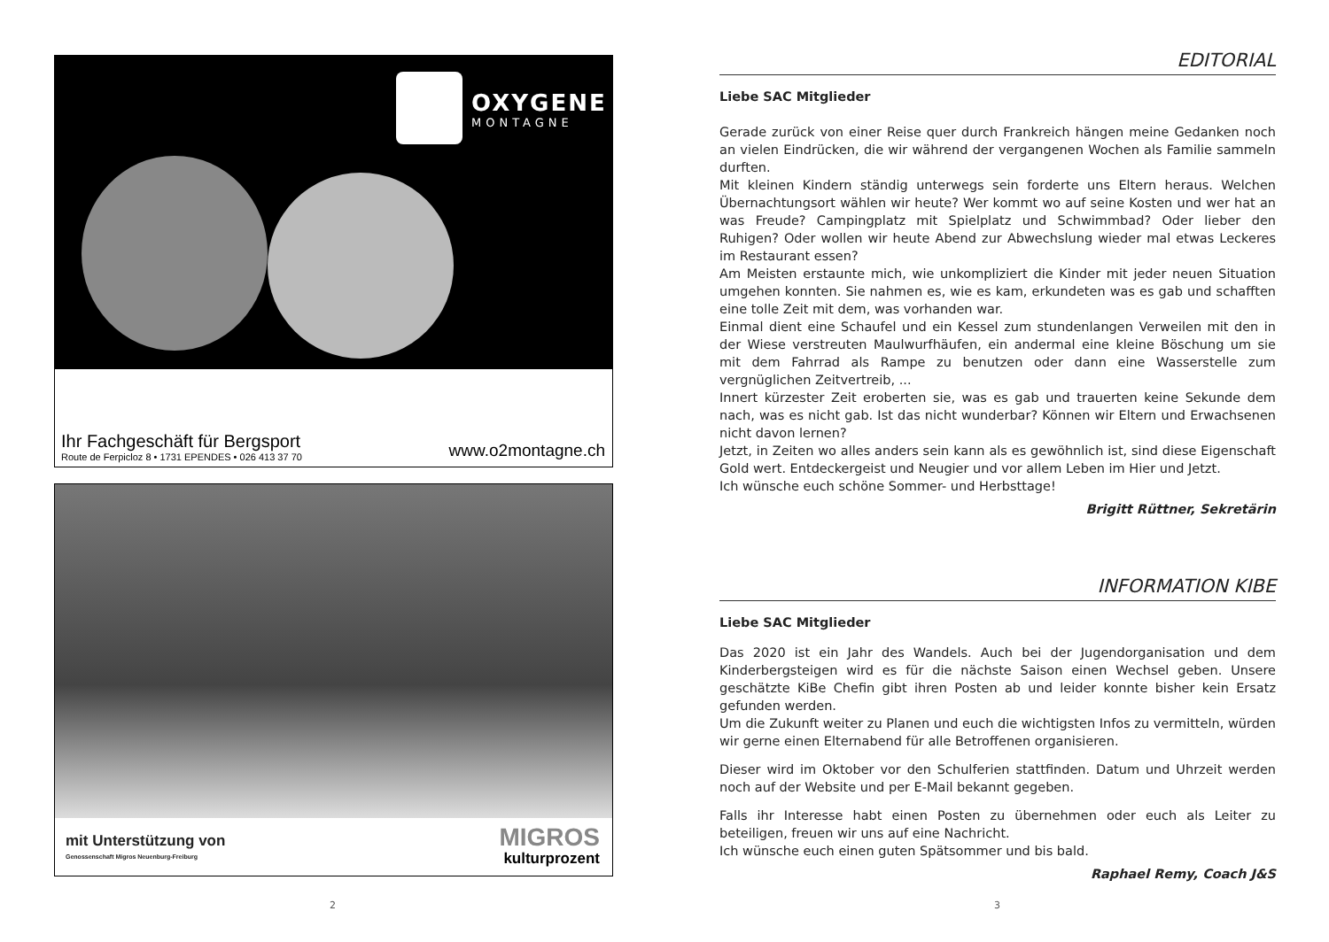OXYGENE
MONTAGNE
Ihr Fachgeschäft für Bergsport
Route de Ferpicloz 8 • 1731 EPENDES • 026 413 37 70
www.o2montagne.ch
mit Unterstützung von
Genossenschaft Migros Neuenburg-Freiburg
MIGROS
kulturprozent
2
EDITORIAL
Liebe SAC Mitglieder
Gerade zurück von einer Reise quer durch Frankreich hängen meine Gedanken noch an vielen Eindrücken, die wir während der vergangenen Wochen als Familie sammeln durften.
Mit kleinen Kindern ständig unterwegs sein forderte uns Eltern heraus. Welchen Übernachtungsort wählen wir heute? Wer kommt wo auf seine Kosten und wer hat an was Freude? Campingplatz mit Spielplatz und Schwimmbad? Oder lieber den Ruhigen? Oder wollen wir heute Abend zur Abwechslung wieder mal etwas Leckeres im Restaurant essen?
Am Meisten erstaunte mich, wie unkompliziert die Kinder mit jeder neuen Situation umgehen konnten. Sie nahmen es, wie es kam, erkundeten was es gab und schafften eine tolle Zeit mit dem, was vorhanden war.
Einmal dient eine Schaufel und ein Kessel zum stundenlangen Verweilen mit den in der Wiese verstreuten Maulwurfhäufen, ein andermal eine kleine Böschung um sie mit dem Fahrrad als Rampe zu benutzen oder dann eine Wasserstelle zum vergnüglichen Zeitvertreib, ...
Innert kürzester Zeit eroberten sie, was es gab und trauerten keine Sekunde dem nach, was es nicht gab. Ist das nicht wunderbar? Können wir Eltern und Erwachsenen nicht davon lernen?
Jetzt, in Zeiten wo alles anders sein kann als es gewöhnlich ist, sind diese Eigenschaft Gold wert. Entdeckergeist und Neugier und vor allem Leben im Hier und Jetzt.
Ich wünsche euch schöne Sommer- und Herbsttage!
Brigitt Rüttner, Sekretärin
INFORMATION KIBE
Liebe SAC Mitglieder
Das 2020 ist ein Jahr des Wandels. Auch bei der Jugendorganisation und dem Kinderbergsteigen wird es für die nächste Saison einen Wechsel geben. Unsere geschätzte KiBe Chefin gibt ihren Posten ab und leider konnte bisher kein Ersatz gefunden werden.
Um die Zukunft weiter zu Planen und euch die wichtigsten Infos zu vermitteln, würden wir gerne einen Elternabend für alle Betroffenen organisieren.
Dieser wird im Oktober vor den Schulferien stattfinden. Datum und Uhrzeit werden noch auf der Website und per E-Mail bekannt gegeben.
Falls ihr Interesse habt einen Posten zu übernehmen oder euch als Leiter zu beteiligen, freuen wir uns auf eine Nachricht.
Ich wünsche euch einen guten Spätsommer und bis bald.
Raphael Remy, Coach J&S
3